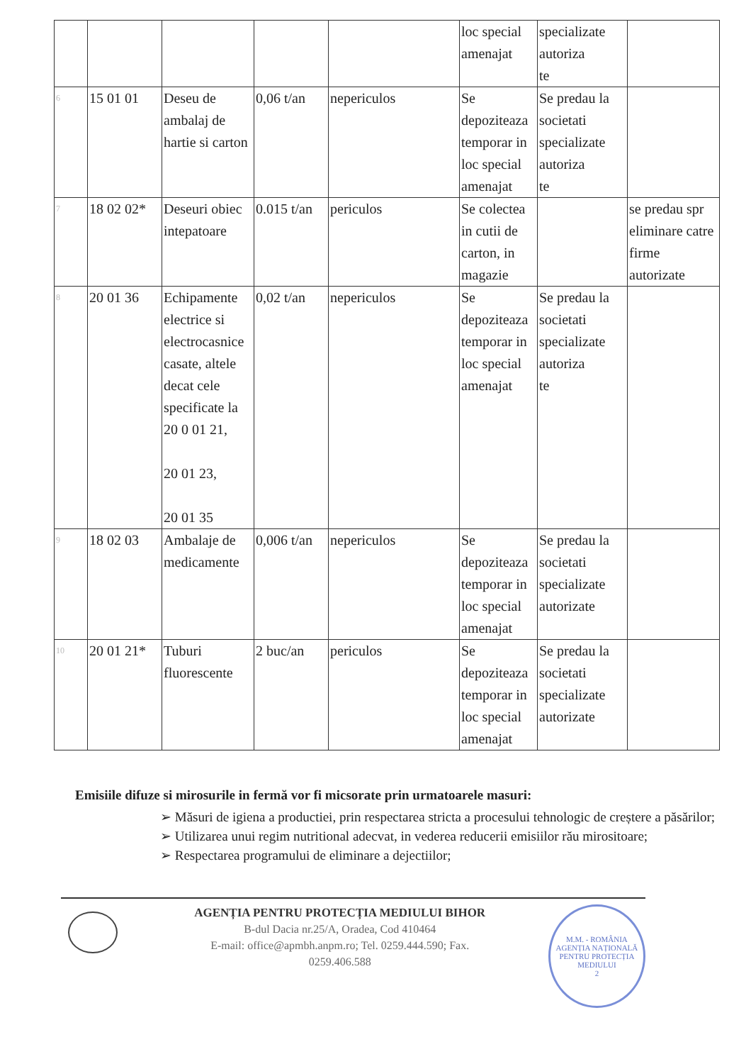| | | | | | loc special amenajat | specializate autoriza te | |
| 6 | 15 01 01 | Deseu de ambalaj de hartie si carton | 0,06 t/an | nepericulos | Se depoziteaza temporar in loc special amenajat | Se predau la societati specializate autoriza te | |
| 7 | 18 02 02* | Deseuri obiec intepatoare | 0.015 t/an | periculos | Se colectea in cutii de carton, in magazie | | se predau spr eliminare catre firme autorizate |
| 8 | 20 01 36 | Echipamente electrice si electrocasnice casate, altele decat cele specificate la 20 0 01 21, 20 01 23, 20 01 35 | 0,02 t/an | nepericulos | Se depoziteaza temporar in loc special amenajat | Se predau la societati specializate autoriza te | |
| 9 | 18 02 03 | Ambalaje de medicamente | 0,006 t/an | nepericulos | Se depoziteaza temporar in loc special amenajat | Se predau la societati specializate autorizate | |
| 10 | 20 01 21* | Tuburi fluorescente | 2 buc/an | periculos | Se depoziteaza temporar in loc special amenajat | Se predau la societati specializate autorizate | |
Emisiile difuze si mirosurile in fermă vor fi micsorate prin urmatoarele masuri:
➢ Măsuri de igiena a productiei, prin respectarea stricta a procesului tehnologic de creștere a păsărilor;
➢ Utilizarea unui regim nutritional adecvat, in vederea reducerii emisiilor rău mirositoare;
➢ Respectarea programului de eliminare a dejectiilor;
AGENȚIA PENTRU PROTECȚIA MEDIULUI BIHOR
B-dul Dacia nr.25/A, Oradea, Cod 410464
E-mail: office@apmbh.anpm.ro; Tel. 0259.444.590; Fax. 0259.406.588
M.M. - ROMÂNIA
AGENȚIA NAȚIONALĂ PENTRU PROTECȚIA MEDIULUI
2